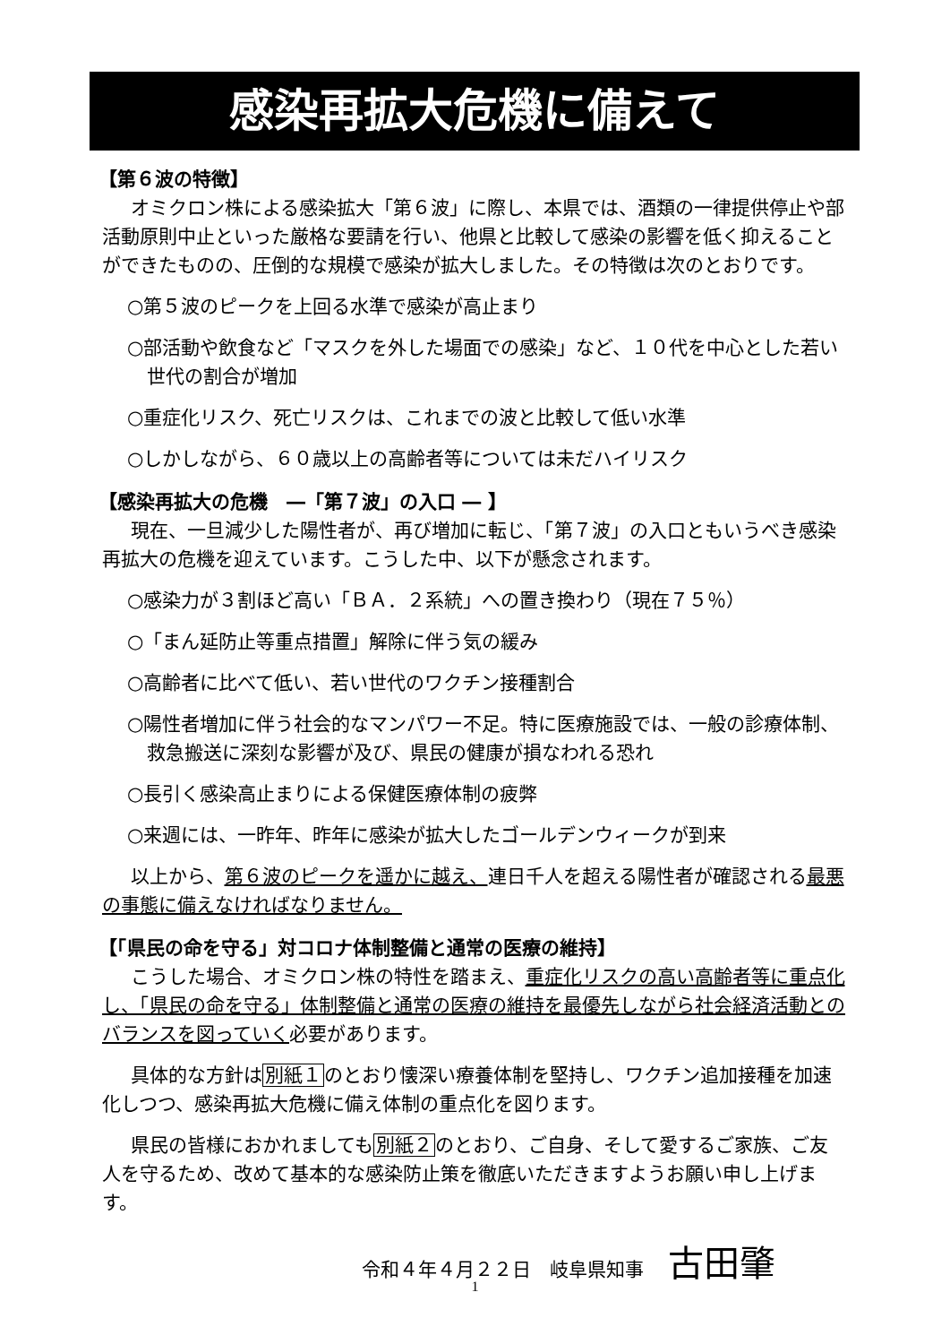感染再拡大危機に備えて
【第６波の特徴】
オミクロン株による感染拡大「第６波」に際し、本県では、酒類の一律提供停止や部活動原則中止といった厳格な要請を行い、他県と比較して感染の影響を低く抑えることができたものの、圧倒的な規模で感染が拡大しました。その特徴は次のとおりです。
○第５波のピークを上回る水準で感染が高止まり
○部活動や飲食など「マスクを外した場面での感染」など、１０代を中心とした若い世代の割合が増加
○重症化リスク、死亡リスクは、これまでの波と比較して低い水準
○しかしながら、６０歳以上の高齢者等については未だハイリスク
【感染再拡大の危機　―「第７波」の入口 ― 】
現在、一旦減少した陽性者が、再び増加に転じ、「第７波」の入口ともいうべき感染再拡大の危機を迎えています。こうした中、以下が懸念されます。
○感染力が３割ほど高い「ＢＡ．２系統」への置き換わり（現在７５％）
○「まん延防止等重点措置」解除に伴う気の緩み
○高齢者に比べて低い、若い世代のワクチン接種割合
○陽性者増加に伴う社会的なマンパワー不足。特に医療施設では、一般の診療体制、救急搬送に深刻な影響が及び、県民の健康が損なわれる恐れ
○長引く感染高止まりによる保健医療体制の疲弊
○来週には、一昨年、昨年に感染が拡大したゴールデンウィークが到来
以上から、第６波のピークを遥かに越え、連日千人を超える陽性者が確認される最悪の事態に備えなければなりません。
【「県民の命を守る」対コロナ体制整備と通常の医療の維持】
こうした場合、オミクロン株の特性を踏まえ、重症化リスクの高い高齢者等に重点化し、「県民の命を守る」体制整備と通常の医療の維持を最優先しながら社会経済活動とのバランスを図っていく必要があります。
具体的な方針は別紙１のとおり懐深い療養体制を堅持し、ワクチン追加接種を加速化しつつ、感染再拡大危機に備え体制の重点化を図ります。
県民の皆様におかれましても別紙２のとおり、ご自身、そして愛するご家族、ご友人を守るため、改めて基本的な感染防止策を徹底いただきますようお願い申し上げます。
令和４年４月２２日　岐阜県知事 古田肇
1